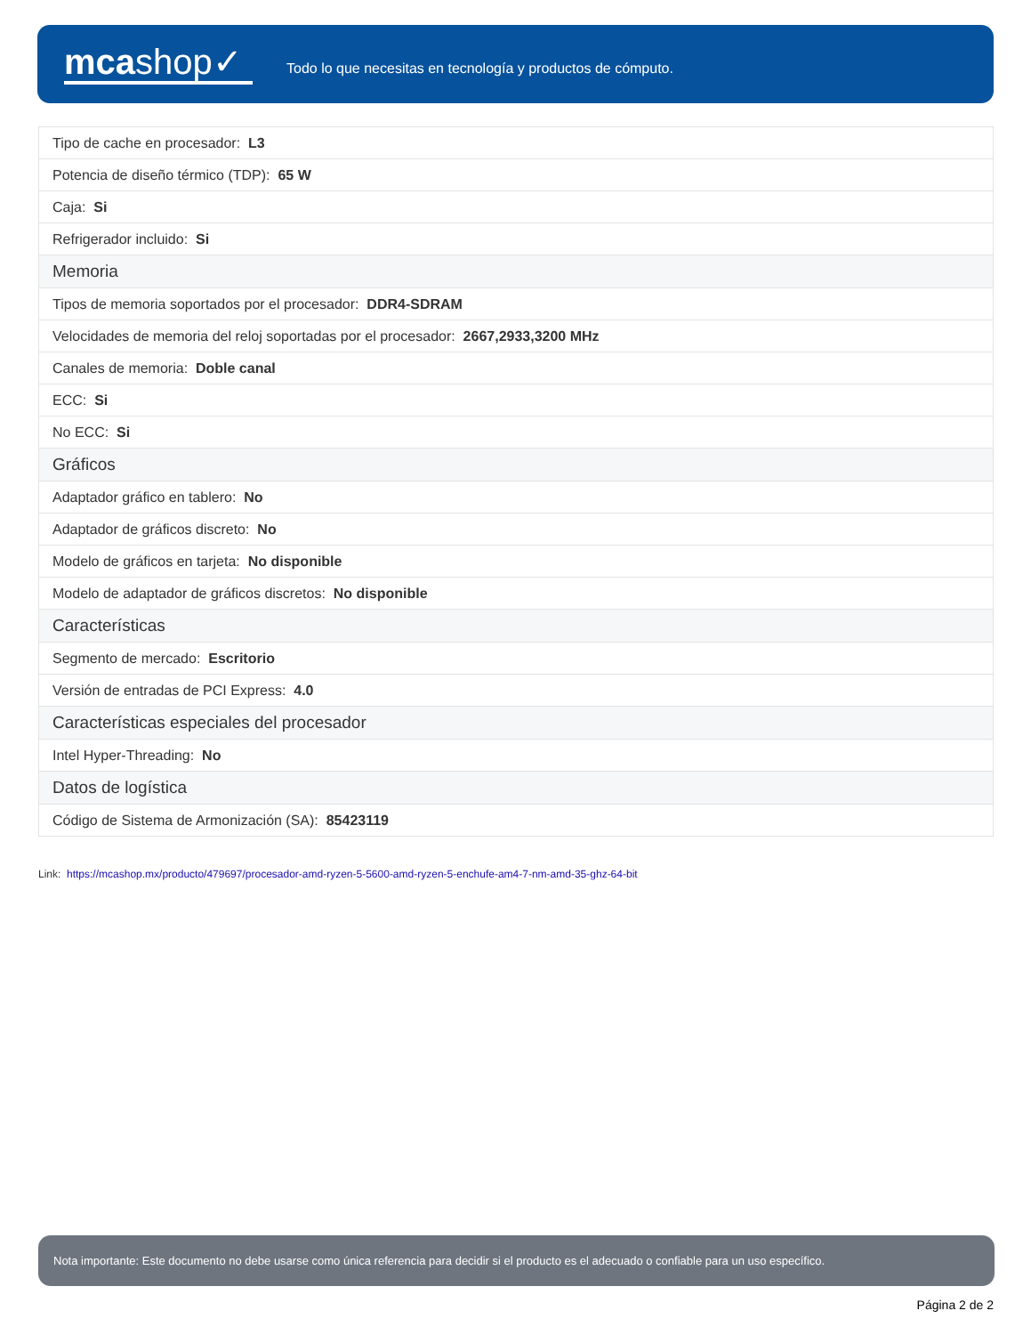mcashop✓
Todo lo que necesitas en tecnología y productos de cómputo.
| Tipo de cache en procesador: L3 |
| Potencia de diseño térmico (TDP): 65 W |
| Caja: Si |
| Refrigerador incluido: Si |
| Memoria |
| Tipos de memoria soportados por el procesador: DDR4-SDRAM |
| Velocidades de memoria del reloj soportadas por el procesador: 2667,2933,3200 MHz |
| Canales de memoria: Doble canal |
| ECC: Si |
| No ECC: Si |
| Gráficos |
| Adaptador gráfico en tablero: No |
| Adaptador de gráficos discreto: No |
| Modelo de gráficos en tarjeta: No disponible |
| Modelo de adaptador de gráficos discretos: No disponible |
| Características |
| Segmento de mercado: Escritorio |
| Versión de entradas de PCI Express: 4.0 |
| Características especiales del procesador |
| Intel Hyper-Threading: No |
| Datos de logística |
| Código de Sistema de Armonización (SA): 85423119 |
Link: https://mcashop.mx/producto/479697/procesador-amd-ryzen-5-5600-amd-ryzen-5-enchufe-am4-7-nm-amd-35-ghz-64-bit
Nota importante: Este documento no debe usarse como única referencia para decidir si el producto es el adecuado o confiable para un uso específico.
Página 2 de 2